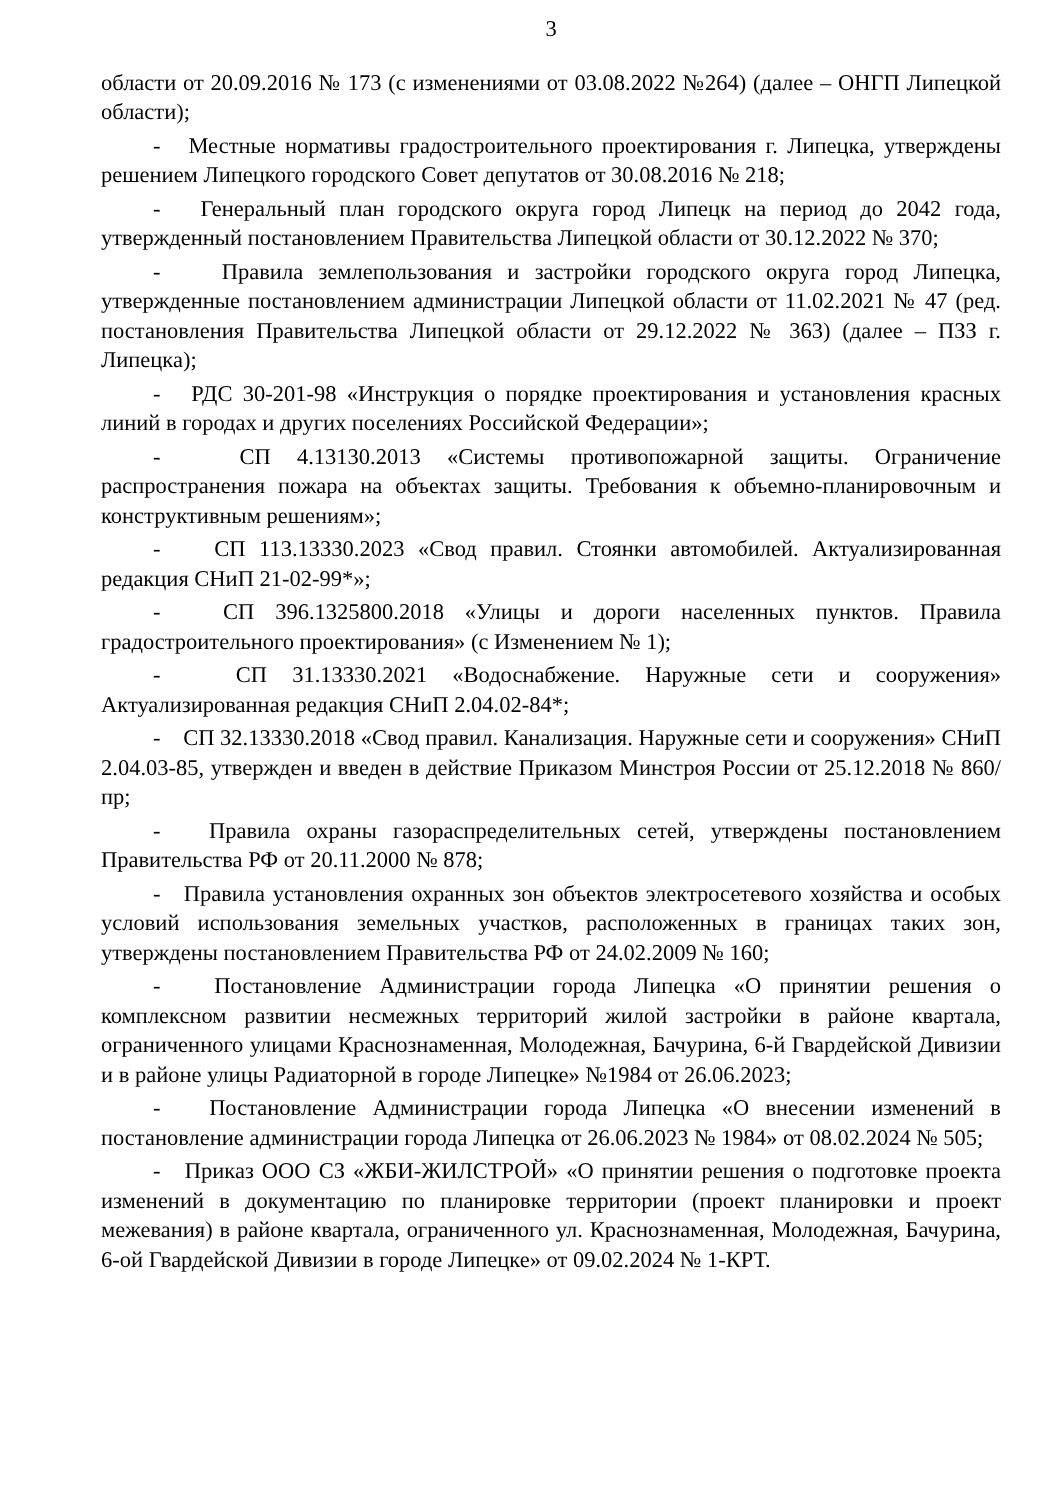3
области от 20.09.2016 № 173 (с изменениями от 03.08.2022 №264) (далее – ОНГП Липецкой области);
- Местные нормативы градостроительного проектирования г. Липецка, утверждены решением Липецкого городского Совет депутатов от 30.08.2016 № 218;
- Генеральный план городского округа город Липецк на период до 2042 года, утвержденный постановлением Правительства Липецкой области от 30.12.2022 № 370;
- Правила землепользования и застройки городского округа город Липецка, утвержденные постановлением администрации Липецкой области от 11.02.2021 № 47 (ред. постановления Правительства Липецкой области от 29.12.2022 № 363) (далее – ПЗЗ г. Липецка);
- РДС 30-201-98 «Инструкция о порядке проектирования и установления красных линий в городах и других поселениях Российской Федерации»;
- СП 4.13130.2013 «Системы противопожарной защиты. Ограничение распространения пожара на объектах защиты. Требования к объемно-планировочным и конструктивным решениям»;
- СП 113.13330.2023 «Свод правил. Стоянки автомобилей. Актуализированная редакция СНиП 21-02-99*»;
- СП 396.1325800.2018 «Улицы и дороги населенных пунктов. Правила градостроительного проектирования» (с Изменением № 1);
- СП 31.13330.2021 «Водоснабжение. Наружные сети и сооружения» Актуализированная редакция СНиП 2.04.02-84*;
- СП 32.13330.2018 «Свод правил. Канализация. Наружные сети и сооружения» СНиП 2.04.03-85, утвержден и введен в действие Приказом Минстроя России от 25.12.2018 № 860/пр;
- Правила охраны газораспределительных сетей, утверждены постановлением Правительства РФ от 20.11.2000 № 878;
- Правила установления охранных зон объектов электросетевого хозяйства и особых условий использования земельных участков, расположенных в границах таких зон, утверждены постановлением Правительства РФ от 24.02.2009 № 160;
- Постановление Администрации города Липецка «О принятии решения о комплексном развитии несмежных территорий жилой застройки в районе квартала, ограниченного улицами Краснознаменная, Молодежная, Бачурина, 6-й Гвардейской Дивизии и в районе улицы Радиаторной в городе Липецке» №1984 от 26.06.2023;
- Постановление Администрации города Липецка «О внесении изменений в постановление администрации города Липецка от 26.06.2023 № 1984» от 08.02.2024 № 505;
- Приказ ООО СЗ «ЖБИ-ЖИЛСТРОЙ» «О принятии решения о подготовке проекта изменений в документацию по планировке территории (проект планировки и проект межевания) в районе квартала, ограниченного ул. Краснознаменная, Молодежная, Бачурина, 6-ой Гвардейской Дивизии в городе Липецке» от 09.02.2024 № 1-КРТ.